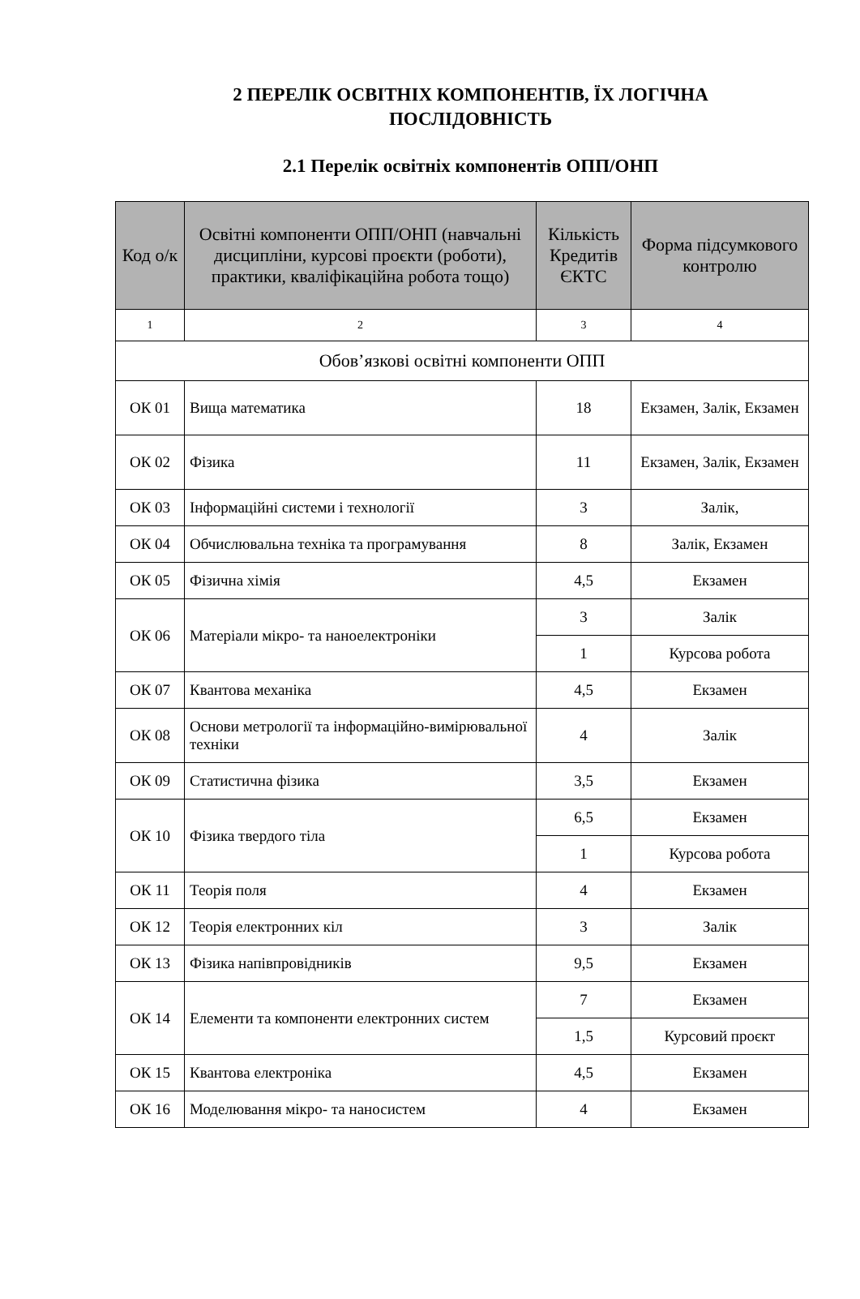2 ПЕРЕЛІК ОСВІТНІХ КОМПОНЕНТІВ, ЇХ ЛОГІЧНА
ПОСЛІДОВНІСТЬ
2.1 Перелік освітніх компонентів ОПП/ОНП
| Код о/к | Освітні компоненти ОПП/ОНП (навчальні дисципліни, курсові проєкти (роботи), практики, кваліфікаційна робота тощо) | Кількість Кредитів ЄКТС | Форма підсумкового контролю |
| --- | --- | --- | --- |
| 1 | 2 | 3 | 4 |
| Обов’язкові освітні компоненти ОПП | | | |
| ОК 01 | Вища математика | 18 | Екзамен, Залік, Екзамен |
| ОК 02 | Фізика | 11 | Екзамен, Залік, Екзамен |
| ОК 03 | Інформаційні системи і технології | 3 | Залік, |
| ОК 04 | Обчислювальна техніка та програмування | 8 | Залік, Екзамен |
| ОК 05 | Фізична хімія | 4,5 | Екзамен |
| ОК 06 | Матеріали мікро- та наноелектроніки | 3 | Залік |
| | | 1 | Курсова робота |
| ОК 07 | Квантова механіка | 4,5 | Екзамен |
| ОК 08 | Основи метрології та інформаційно-вимірювальної техніки | 4 | Залік |
| ОК 09 | Статистична фізика | 3,5 | Екзамен |
| ОК 10 | Фізика твердого тіла | 6,5 | Екзамен |
| | | 1 | Курсова робота |
| ОК 11 | Теорія поля | 4 | Екзамен |
| ОК 12 | Теорія електронних кіл | 3 | Залік |
| ОК 13 | Фізика напівпровідників | 9,5 | Екзамен |
| ОК 14 | Елементи та компоненти електронних систем | 7 | Екзамен |
| | | 1,5 | Курсовий проєкт |
| ОК 15 | Квантова електроніка | 4,5 | Екзамен |
| ОК 16 | Моделювання мікро- та наносистем | 4 | Екзамен |